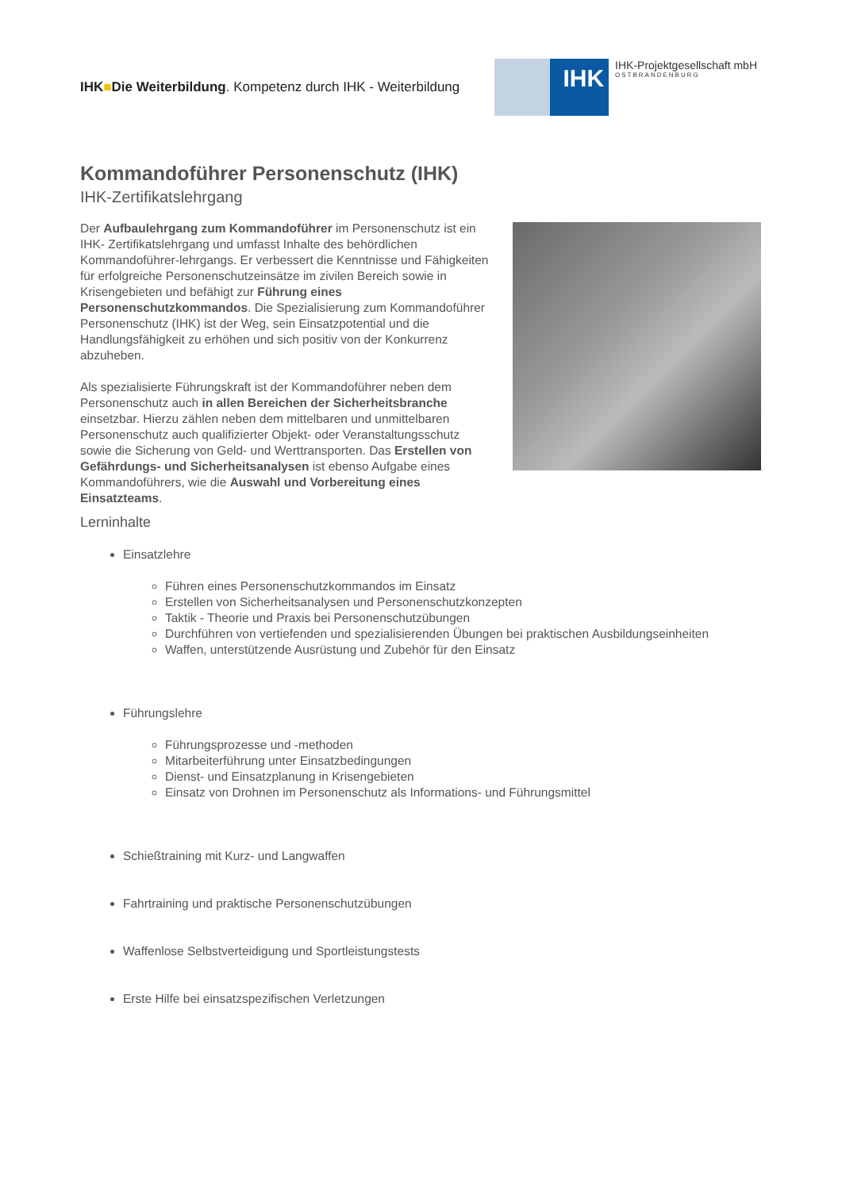IHK■Die Weiterbildung. Kompetenz durch IHK - Weiterbildung
IHK
IHK-Projektgesellschaft mbH
OSTBRANDENBURG
Kommandoführer Personenschutz (IHK)
IHK-Zertifikatslehrgang
Der Aufbaulehrgang zum Kommandoführer im Personenschutz ist ein IHK- Zertifikatslehrgang und umfasst Inhalte des behördlichen Kommandoführer-lehrgangs. Er verbessert die Kenntnisse und Fähigkeiten für erfolgreiche Personenschutzeinsätze im zivilen Bereich sowie in Krisengebieten und befähigt zur Führung eines Personenschutzkommandos. Die Spezialisierung zum Kommandoführer Personenschutz (IHK) ist der Weg, sein Einsatzpotential und die Handlungsfähigkeit zu erhöhen und sich positiv von der Konkurrenz abzuheben.
Als spezialisierte Führungskraft ist der Kommandoführer neben dem Personenschutz auch in allen Bereichen der Sicherheitsbranche einsetzbar. Hierzu zählen neben dem mittelbaren und unmittelbaren Personenschutz auch qualifizierter Objekt- oder Veranstaltungsschutz sowie die Sicherung von Geld- und Werttransporten. Das Erstellen von Gefährdungs- und Sicherheitsanalysen ist ebenso Aufgabe eines Kommandoführers, wie die Auswahl und Vorbereitung eines Einsatzteams.
Lerninhalte
Einsatzlehre
Führen eines Personenschutzkommandos im Einsatz
Erstellen von Sicherheitsanalysen und Personenschutzkonzepten
Taktik - Theorie und Praxis bei Personenschutzübungen
Durchführen von vertiefenden und spezialisierenden Übungen bei praktischen Ausbildungseinheiten
Waffen, unterstützende Ausrüstung und Zubehör für den Einsatz
Führungslehre
Führungsprozesse und -methoden
Mitarbeiterführung unter Einsatzbedingungen
Dienst- und Einsatzplanung in Krisengebieten
Einsatz von Drohnen im Personenschutz als Informations- und Führungsmittel
Schießtraining mit Kurz- und Langwaffen
Fahrtraining und praktische Personenschutzübungen
Waffenlose Selbstverteidigung und Sportleistungstests
Erste Hilfe bei einsatzspezifischen Verletzungen